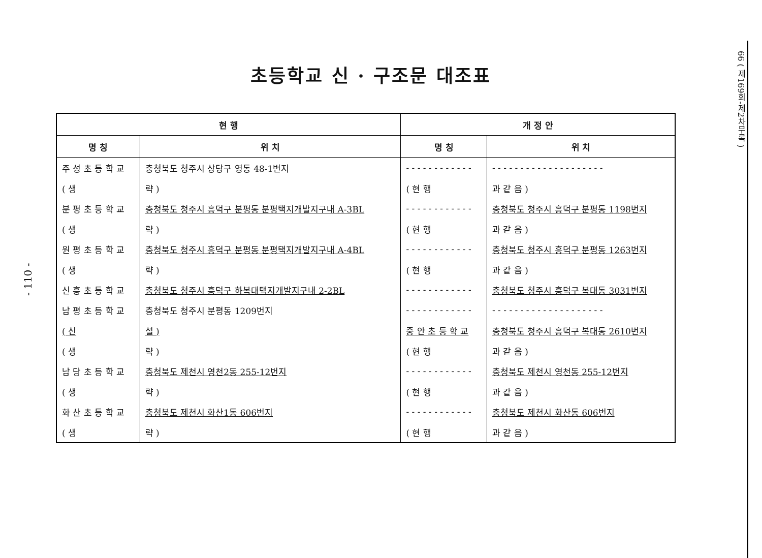- 110 -
초등학교 신 · 구조문 대조표
| 현 행 | | 개 정 안 | |
| --- | --- | --- | --- |
| 명 칭 | 위 치 | 명 칭 | 위 치 |
| 주 성 초 등 학 교 | 충청북도 청주시 상당구 영동 48-1번지 | - - - - - - - - - - - - | - - - - - - - - - - - - - - - - - - - - |
| ( 생 | 략 ) | ( 현 행 | 과 같 음 ) |
| 분 평 초 등 학 교 | 충청북도 청주시 흥덕구 분평동 분평택지개발지구내 A-3BL | - - - - - - - - - - - - | 충청북도 청주시 흥덕구 분평동 1198번지 |
| ( 생 | 략 ) | ( 현 행 | 과 같 음 ) |
| 원 평 초 등 학 교 | 충청북도 청주시 흥덕구 분평동 분평택지개발지구내 A-4BL | - - - - - - - - - - - - | 충청북도 청주시 흥덕구 분평동 1263번지 |
| ( 생 | 략 ) | ( 현 행 | 과 같 음 ) |
| 신 흥 초 등 학 교 | 충청북도 청주시 흥덕구 하복대택지개발지구내 2-2BL | - - - - - - - - - - - - | 충청북도 청주시 흥덕구 복대동 3031번지 |
| 남 평 초 등 학 교 | 충청북도 청주시 분평동 1209번지 | - - - - - - - - - - - - | - - - - - - - - - - - - - - - - - - - - |
| ( 신 | 설 ) | 중 안 초 등 학 교 | 충청북도 청주시 흥덕구 복대동 2610번지 |
| ( 생 | 략 ) | ( 현 행 | 과 같 음 ) |
| 남 당 초 등 학 교 | 충청북도 제천시 영천2동 255-12번지 | - - - - - - - - - - - - | 충청북도 제천시 영천동 255-12번지 |
| ( 생 | 략 ) | ( 현 행 | 과 같 음 ) |
| 화 산 초 등 학 교 | 충청북도 제천시 화산1동 606번지 | - - - - - - - - - - - - | 충청북도 제천시 화산동 606번지 |
| ( 생 | 략 ) | ( 현 행 | 과 같 음 ) |
66 ( 제169회-제2차무록 )